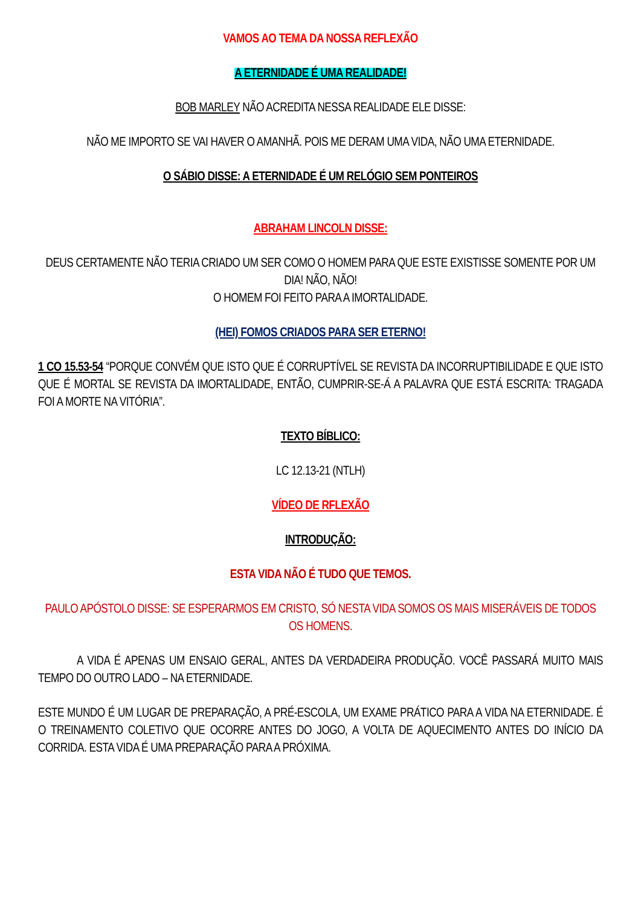VAMOS AO TEMA DA NOSSA REFLEXÃO
A ETERNIDADE É UMA REALIDADE!
BOB MARLEY NÃO ACREDITA NESSA REALIDADE ELE DISSE:
NÃO ME IMPORTO SE VAI HAVER O AMANHÃ. POIS ME DERAM UMA VIDA, NÃO UMA ETERNIDADE.
O SÁBIO DISSE: A ETERNIDADE É UM RELÓGIO SEM PONTEIROS
ABRAHAM LINCOLN DISSE:
DEUS CERTAMENTE NÃO TERIA CRIADO UM SER COMO O HOMEM PARA QUE ESTE EXISTISSE SOMENTE POR UM DIA! NÃO, NÃO!
O HOMEM FOI FEITO PARA A IMORTALIDADE.
(HEI) FOMOS CRIADOS PARA SER ETERNO!
1 CO 15.53-54 “PORQUE CONVÉM QUE ISTO QUE É CORRUPTÍVEL SE REVISTA DA INCORRUPTIBILIDADE E QUE ISTO QUE É MORTAL SE REVISTA DA IMORTALIDADE, ENTÃO, CUMPRIR-SE-Á A PALAVRA QUE ESTÁ ESCRITA: TRAGADA FOI A MORTE NA VITÓRIA”.
TEXTO BÍBLICO:
LC 12.13-21 (NTLH)
VÍDEO DE RFLEXÃO
INTRODUÇÃO:
ESTA VIDA NÃO É TUDO QUE TEMOS.
PAULO APÓSTOLO DISSE: SE ESPERARMOS EM CRISTO, SÓ NESTA VIDA SOMOS OS MAIS MISERÁVEIS DE TODOS OS HOMENS.
A VIDA É APENAS UM ENSAIO GERAL, ANTES DA VERDADEIRA PRODUÇÃO. VOCÊ PASSARÁ MUITO MAIS TEMPO DO OUTRO LADO – NA ETERNIDADE.
ESTE MUNDO É UM LUGAR DE PREPARAÇÃO, A PRÉ-ESCOLA, UM EXAME PRÁTICO PARA A VIDA NA ETERNIDADE. É O TREINAMENTO COLETIVO QUE OCORRE ANTES DO JOGO, A VOLTA DE AQUECIMENTO ANTES DO INÍCIO DA CORRIDA. ESTA VIDA É UMA PREPARAÇÃO PARA A PRÓXIMA.